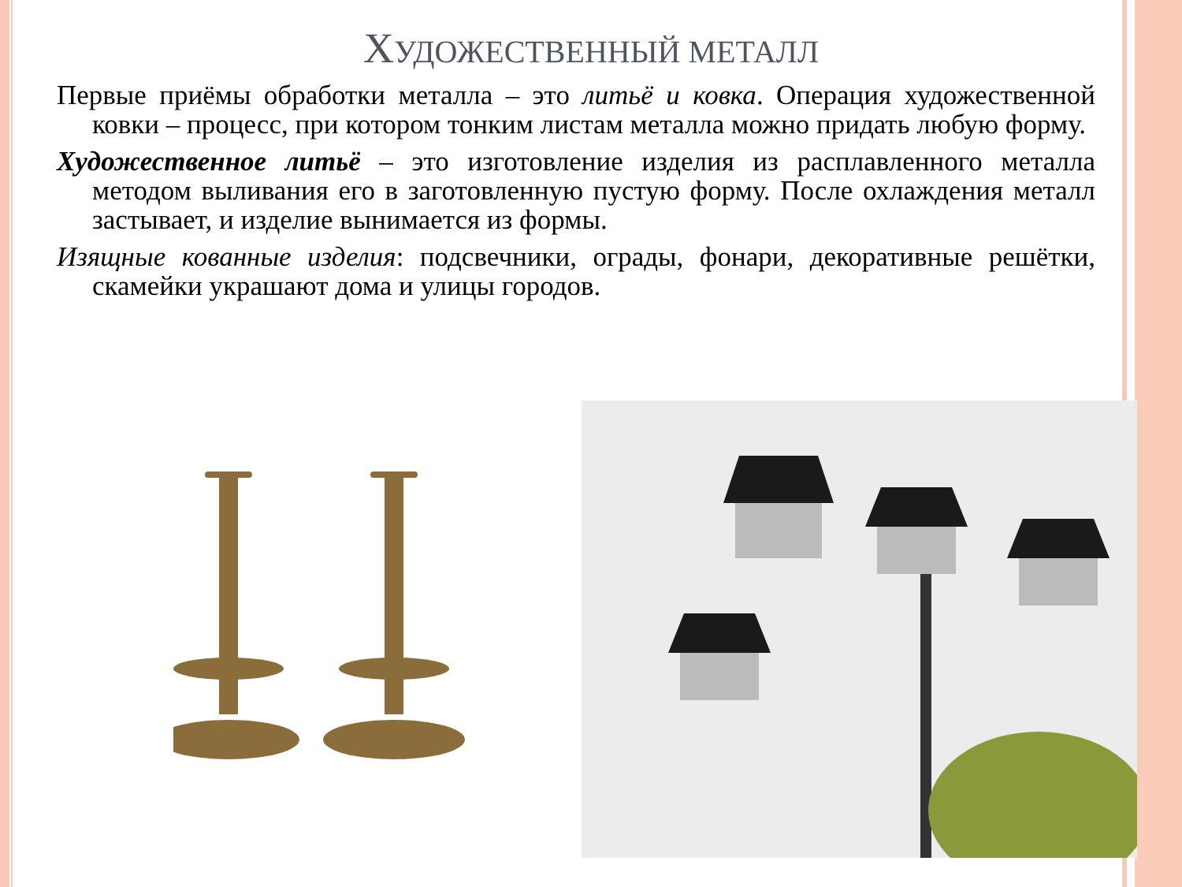ХУДОЖЕСТВЕННЫЙ МЕТАЛЛ
Первые приёмы обработки металла – это литьё и ковка. Операция художественной ковки – процесс, при котором тонким листам металла можно придать любую форму.
Художественное литьё – это изготовление изделия из расплавленного металла методом выливания его в заготовленную пустую форму. После охлаждения металл застывает, и изделие вынимается из формы.
Изящные кованные изделия: подсвечники, ограды, фонари, декоративные решётки, скамейки украшают дома и улицы городов.